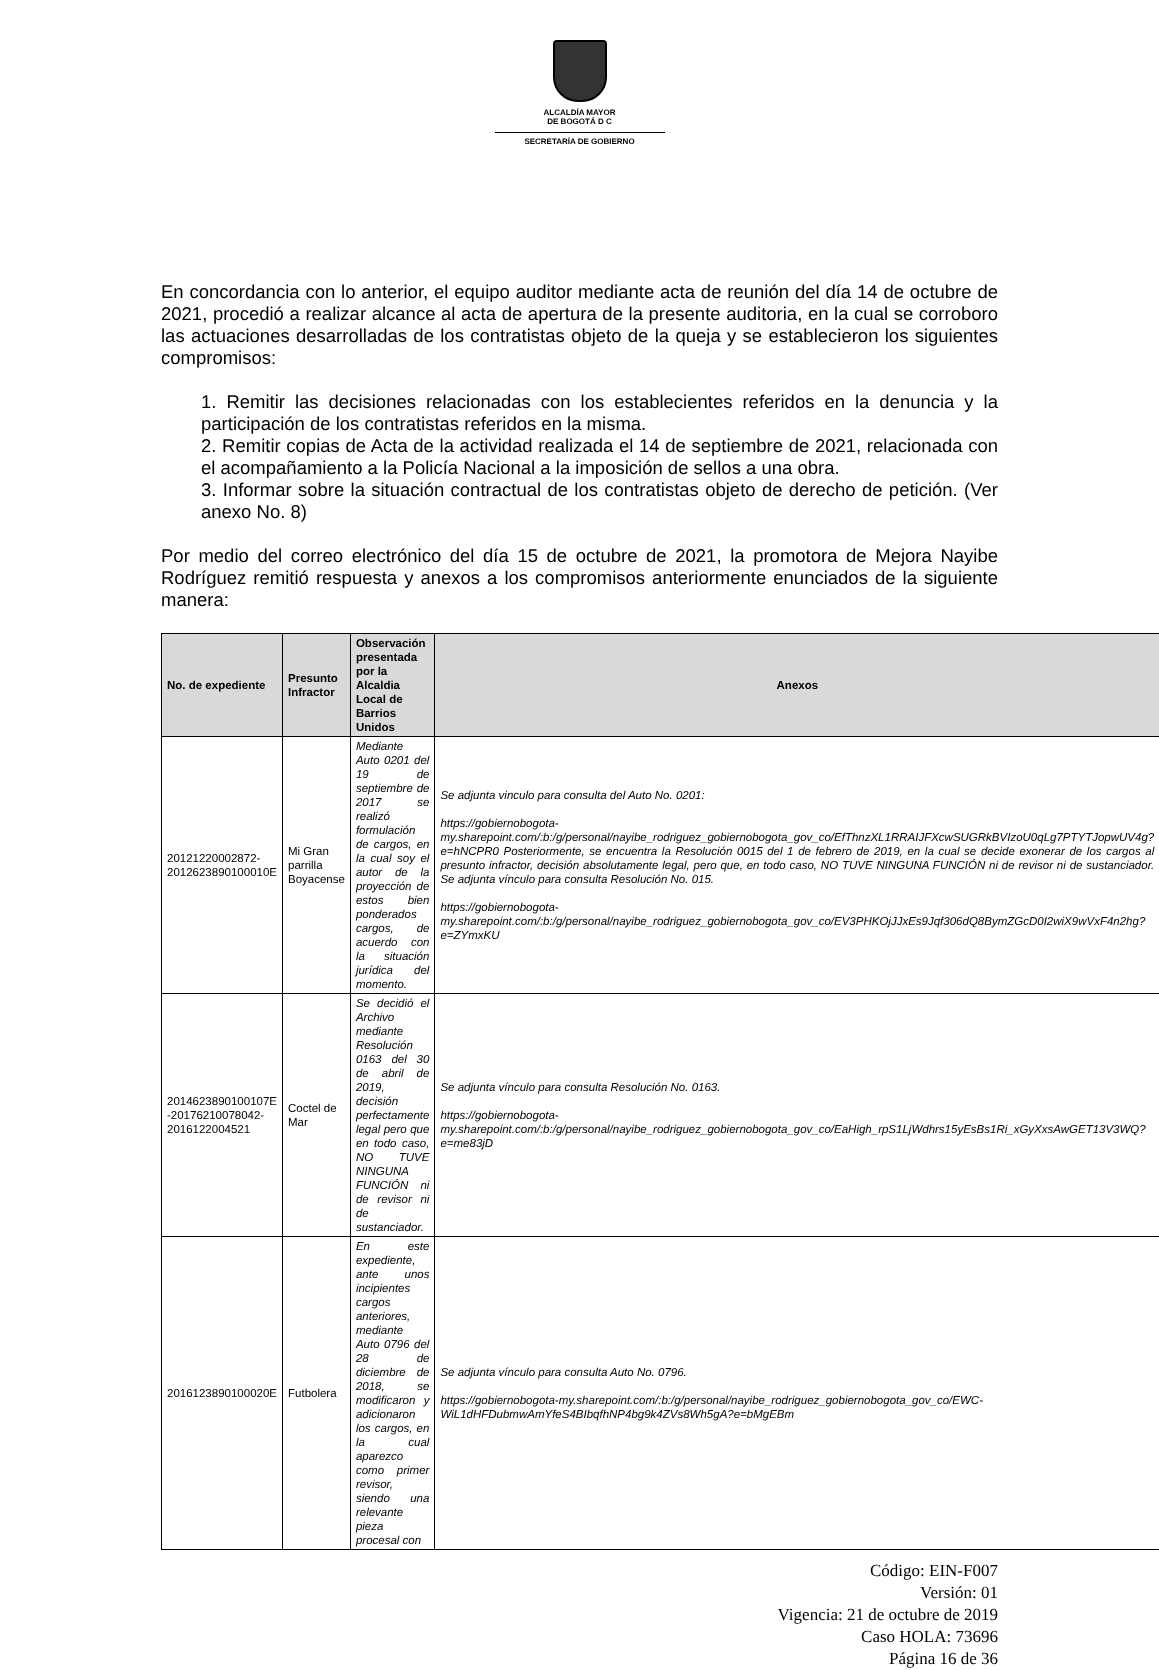ALCALDÍA MAYOR
DE BOGOTÁ D C
SECRETARÍA DE GOBIERNO
En concordancia con lo anterior, el equipo auditor mediante acta de reunión del día 14 de octubre de 2021, procedió a realizar alcance al acta de apertura de la presente auditoria, en la cual se corroboro las actuaciones desarrolladas de los contratistas objeto de la queja y se establecieron los siguientes compromisos:
1. Remitir las decisiones relacionadas con los establecientes referidos en la denuncia y la participación de los contratistas referidos en la misma.
2. Remitir copias de Acta de la actividad realizada el 14 de septiembre de 2021, relacionada con el acompañamiento a la Policía Nacional a la imposición de sellos a una obra.
3. Informar sobre la situación contractual de los contratistas objeto de derecho de petición. (Ver anexo No. 8)
Por medio del correo electrónico del día 15 de octubre de 2021, la promotora de Mejora Nayibe Rodríguez remitió respuesta y anexos a los compromisos anteriormente enunciados de la siguiente manera:
| No. de expediente | Presunto Infractor | Observación presentada por la Alcaldia Local de Barrios Unidos | Anexos |
| --- | --- | --- | --- |
| 20121220002872-2012623890100010E | Mi Gran parrilla Boyacense | Mediante Auto 0201 del 19 de septiembre de 2017 se realizó formulación de cargos, en la cual soy el autor de la proyección de estos bien ponderados cargos, de acuerdo con la situación jurídica del momento. | Se adjunta vinculo para consulta del Auto No. 0201: https://gobiernobogota-my.sharepoint.com/:b:/g/personal/nayibe_rodriguez_gobiernobogota_gov_co/EfThnzXL1RRAIJFXcwSUGRkBVIzoU0qLg7PTYTJopwUV4g?e=hNCPR0 Posteriormente, se encuentra la Resolución 0015 del 1 de febrero de 2019, en la cual se decide exonerar de los cargos al presunto infractor, decisión absolutamente legal, pero que, en todo caso, NO TUVE NINGUNA FUNCIÓN ni de revisor ni de sustanciador. Se adjunta vínculo para consulta Resolución No. 015. https://gobiernobogota-my.sharepoint.com/:b:/g/personal/nayibe_rodriguez_gobiernobogota_gov_co/EV3PHKOjJJxEs9Jqf306dQ8BymZGcD0I2wiX9wVxF4n2hg?e=ZYmxKU |
| 2014623890100107E -20176210078042-2016122004521 | Coctel de Mar | Se decidió el Archivo mediante Resolución 0163 del 30 de abril de 2019, decisión perfectamente legal pero que en todo caso, NO TUVE NINGUNA FUNCIÓN ni de revisor ni de sustanciador. | Se adjunta vínculo para consulta Resolución No. 0163. https://gobiernobogota-my.sharepoint.com/:b:/g/personal/nayibe_rodriguez_gobiernobogota_gov_co/EaHigh_rpS1LjWdhrs15yEsBs1Ri_xGyXxsAwGET13V3WQ?e=me83jD |
| 2016123890100020E | Futbolera | En este expediente, ante unos incipientes cargos anteriores, mediante Auto 0796 del 28 de diciembre de 2018, se modificaron y adicionaron los cargos, en la cual aparezco como primer revisor, siendo una relevante pieza procesal con | Se adjunta vínculo para consulta Auto No. 0796. https://gobiernobogota-my.sharepoint.com/:b:/g/personal/nayibe_rodriguez_gobiernobogota_gov_co/EWC-WiL1dHFDubmwAmYfeS4BIbqfhNP4bg9k4ZVs8Wh5gA?e=bMgEBm |
Código: EIN-F007
Versión: 01
Vigencia: 21 de octubre de 2019
Caso HOLA: 73696
Página 16 de 36